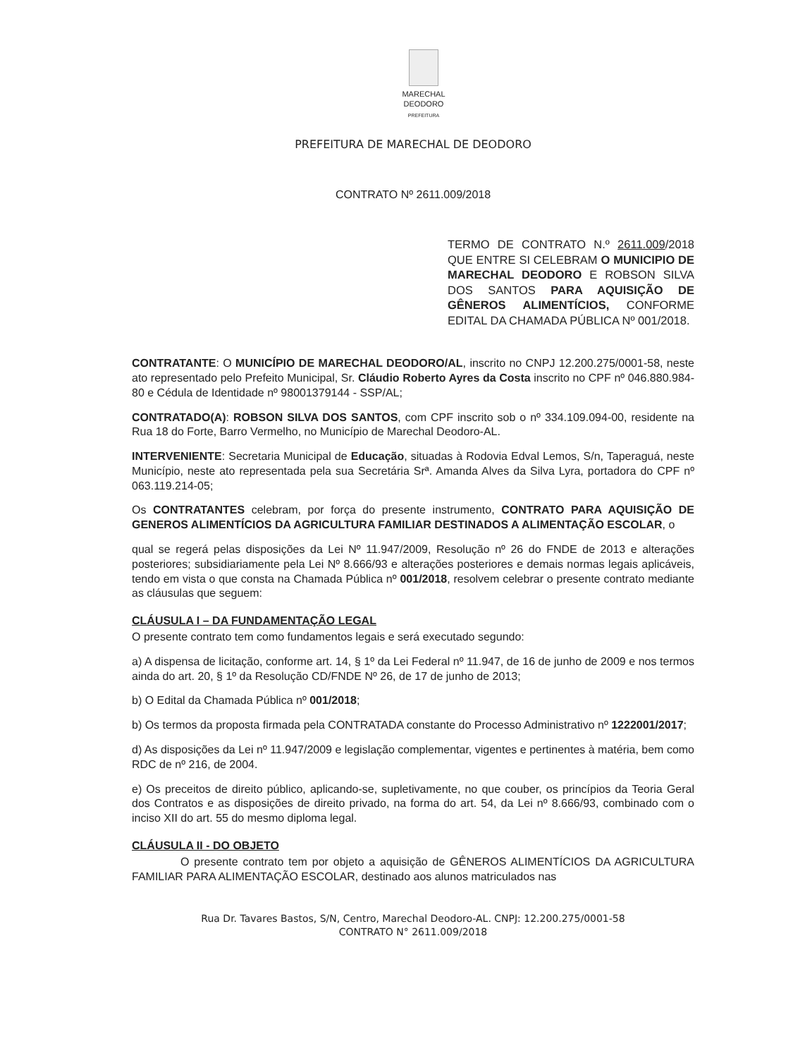MARECHAL
DEODORO
PREFEITURA
PREFEITURA DE MARECHAL DE DEODORO
CONTRATO Nº 2611.009/2018
TERMO DE CONTRATO N.º 2611.009/2018 QUE ENTRE SI CELEBRAM O MUNICIPIO DE MARECHAL DEODORO E ROBSON SILVA DOS SANTOS PARA AQUISIÇÃO DE GÊNEROS ALIMENTÍCIOS, CONFORME EDITAL DA CHAMADA PÚBLICA Nº 001/2018.
CONTRATANTE: O MUNICÍPIO DE MARECHAL DEODORO/AL, inscrito no CNPJ 12.200.275/0001-58, neste ato representado pelo Prefeito Municipal, Sr. Cláudio Roberto Ayres da Costa inscrito no CPF nº 046.880.984-80 e Cédula de Identidade nº 98001379144 - SSP/AL;
CONTRATADO(A): ROBSON SILVA DOS SANTOS, com CPF inscrito sob o nº 334.109.094-00, residente na Rua 18 do Forte, Barro Vermelho, no Município de Marechal Deodoro-AL.
INTERVENIENTE: Secretaria Municipal de Educação, situadas à Rodovia Edval Lemos, S/n, Taperaguá, neste Município, neste ato representada pela sua Secretária Srª. Amanda Alves da Silva Lyra, portadora do CPF nº 063.119.214-05;
Os CONTRATANTES celebram, por força do presente instrumento, CONTRATO PARA AQUISIÇÃO DE GENEROS ALIMENTÍCIOS DA AGRICULTURA FAMILIAR DESTINADOS A ALIMENTAÇÃO ESCOLAR, o
qual se regerá pelas disposições da Lei Nº 11.947/2009, Resolução nº 26 do FNDE de 2013 e alterações posteriores; subsidiariamente pela Lei Nº 8.666/93 e alterações posteriores e demais normas legais aplicáveis, tendo em vista o que consta na Chamada Pública nº 001/2018, resolvem celebrar o presente contrato mediante as cláusulas que seguem:
CLÁUSULA I – DA FUNDAMENTAÇÃO LEGAL
O presente contrato tem como fundamentos legais e será executado segundo:
a) A dispensa de licitação, conforme art. 14, § 1º da Lei Federal nº 11.947, de 16 de junho de 2009 e nos termos ainda do art. 20, § 1º da Resolução CD/FNDE Nº 26, de 17 de junho de 2013;
b) O Edital da Chamada Pública nº 001/2018;
b) Os termos da proposta firmada pela CONTRATADA constante do Processo Administrativo nº 1222001/2017;
d) As disposições da Lei nº 11.947/2009 e legislação complementar, vigentes e pertinentes à matéria, bem como RDC de nº 216, de 2004.
e) Os preceitos de direito público, aplicando-se, supletivamente, no que couber, os princípios da Teoria Geral dos Contratos e as disposições de direito privado, na forma do art. 54, da Lei nº 8.666/93, combinado com o inciso XII do art. 55 do mesmo diploma legal.
CLÁUSULA II - DO OBJETO
O presente contrato tem por objeto a aquisição de GÊNEROS ALIMENTÍCIOS DA AGRICULTURA FAMILIAR PARA ALIMENTAÇÃO ESCOLAR, destinado aos alunos matriculados nas
Rua Dr. Tavares Bastos, S/N, Centro, Marechal Deodoro-AL. CNPJ: 12.200.275/0001-58
CONTRATO N° 2611.009/2018